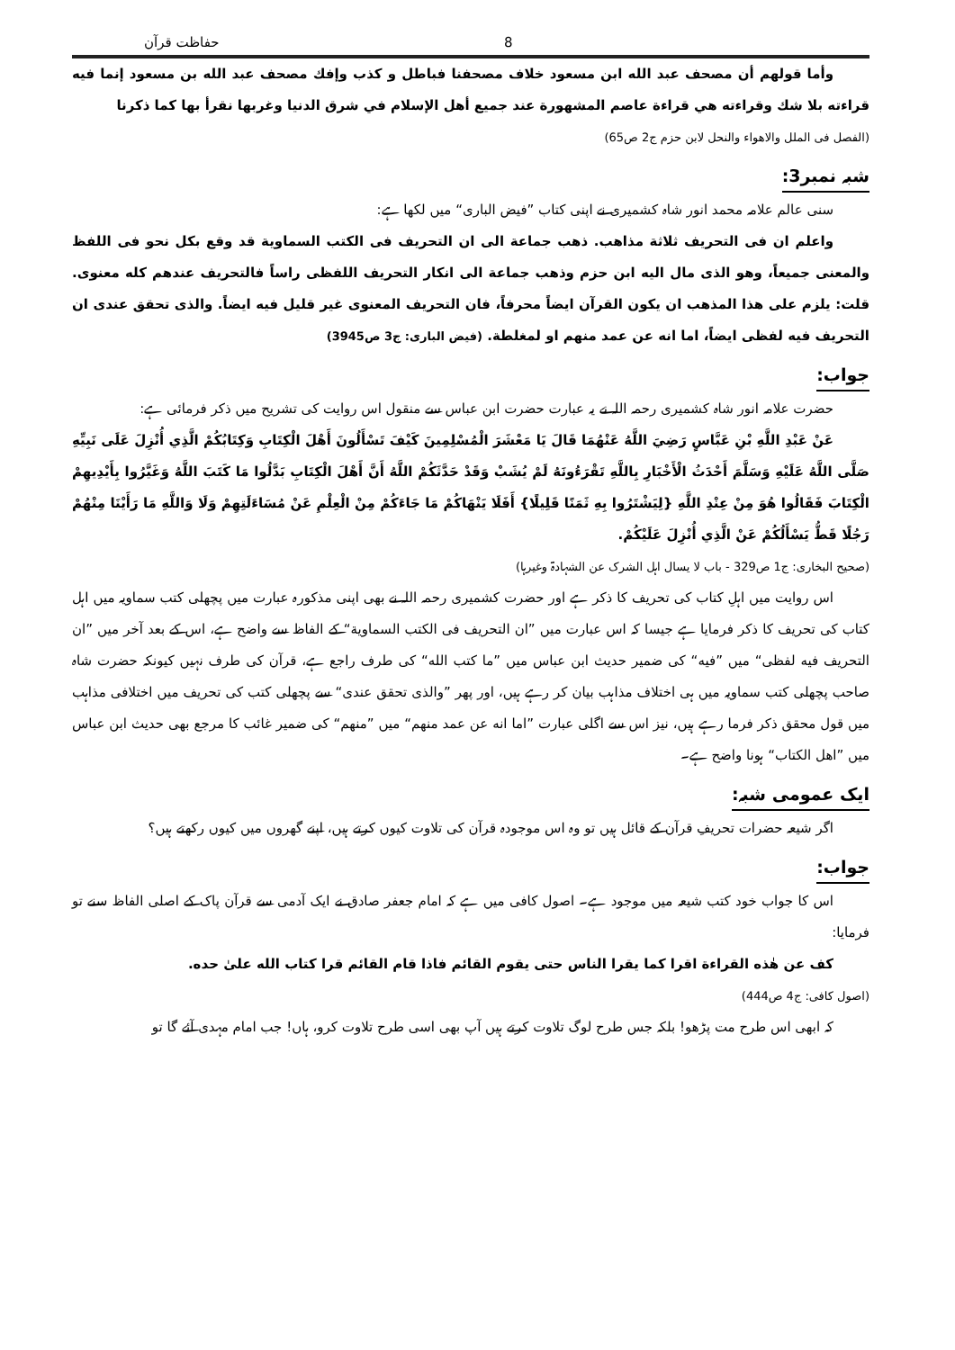حفاظت قرآن 8
وأما قولهم أن مصحف عبد الله ابن مسعود خلاف مصحفنا فباطل و كذب وإفك مصحف عبد الله بن مسعود إنما فيه قراءته بلا شك وقراءته هي قراءة عاصم المشهورة عند جميع أهل الإسلام في شرق الدنيا وغربها نقرأ بها كما ذكرنا
(الفصل فی الملل والاھواء والنحل لابن حزم ج2 ص65)
شبہ نمبر3:
سنی عالم علامہ محمد انور شاہ کشمیری نے اپنی کتاب ”فیض الباری“ میں لکھا ہے:
واعلم ان فی التحریف ثلاثة مذاهب. ذهب جماعة الی ان التحریف فی الکتب السماویة قد وقع بکل نحو فی اللفظ والمعنی جمیعاً، وهو الذی مال الیه ابن حزم وذهب جماعة الی انکار التحریف اللفظی راساً فالتحریف عندهم کله معنوی. قلت: یلزم علی هذا المذهب ان یکون القرآن ایضاً محرفاً، فان التحریف المعنوی غیر قلیل فیه ایضاً. والذی تحقق عندی ان التحریف فیه لفظی ایضاً، اما انه عن عمد منهم او لمغلطة. (فیض الباری: ج3 ص3945)
جواب:
حضرت علامہ انور شاہ کشمیری رحمہ اللہ نے یہ عبارت حضرت ابن عباس سے منقول اس روایت کی تشریح میں ذکر فرمائی ہے:
عَنْ عَبْدِ اللَّهِ بْنِ عَبَّاسٍ رَضِيَ اللَّهُ عَنْهُمَا قَالَ يَا مَعْشَرَ الْمُسْلِمِينَ كَيْفَ تَسْأَلُونَ أَهْلَ الْكِتَابِ وَكِتَابُكُمْ الَّذِي أُنْزِلَ عَلَى نَبِيِّهِ صَلَّى اللَّهُ عَلَيْهِ وَسَلَّمَ أَحْدَثُ الْأَخْبَارِ بِاللَّهِ تَقْرَءُونَهُ لَمْ يُشَبْ وَقَدْ حَدَّثَكُمْ اللَّهُ أَنَّ أَهْلَ الْكِتَابِ بَدَّلُوا مَا كَتَبَ اللَّهُ وَغَيَّرُوا بِأَيْدِيهِمْ الْكِتَابَ فَقَالُوا هُوَ مِنْ عِنْدِ اللَّهِ {لِيَشْتَرُوا بِهِ ثَمَنًا قَلِيلًا} أَفَلَا يَنْهَاكُمْ مَا جَاءَكُمْ مِنْ الْعِلْمِ عَنْ مُسَاءَلَتِهِمْ وَلَا وَاللَّهِ مَا رَأَيْنَا مِنْهُمْ رَجُلًا قَطُّ يَسْأَلُكُمْ عَنْ الَّذِي أُنْزِلَ عَلَيْكُمْ.
(صحیح البخاری: ج1 ص329 - باب لا یسال اہل الشرک عن الشہادۃ وغیرہا)
اس روایت میں اہلِ کتاب کی تحریف کا ذکر ہے اور حضرت کشمیری رحمہ اللہ نے بھی اپنی مذکورہ عبارت میں پچھلی کتب سماویہ میں اہل کتاب کی تحریف کا ذکر فرمایا ہے جیسا کہ اس عبارت میں ”ان التحریف فی الکتب السماویة“ کے الفاظ سے واضح ہے، اس کے بعد آخر میں ”ان التحریف فیه لفظی“ میں ”فیه“ کی ضمیر حدیث ابن عباس میں ”ما کتب الله“ کی طرف راجع ہے، قرآن کی طرف نہیں کیونکہ حضرت شاہ صاحب پچھلی کتب سماویہ میں ہی اختلاف مذاہب بیان کر رہے ہیں، اور پھر ”والذی تحقق عندی“ سے پچھلی کتب کی تحریف میں اختلافی مذاہب میں قول محقق ذکر فرما رہے ہیں، نیز اس سے اگلی عبارت ”اما انه عن عمد منهم“ میں ”منهم“ کی ضمیر غائب کا مرجع بھی حدیث ابن عباس میں ”اهل الکتاب“ ہونا واضح ہے۔
ایک عمومی شبہ:
اگر شیعہ حضرات تحریفِ قرآن کے قائل ہیں تو وہ اس موجودہ قرآن کی تلاوت کیوں کرتے ہیں، اپنے گھروں میں کیوں رکھتے ہیں؟
جواب:
اس کا جواب خود کتب شیعہ میں موجود ہے۔ اصول کافی میں ہے کہ امام جعفر صادق نے ایک آدمی سے قرآن پاک کے اصلی الفاظ سنے تو فرمایا:
کف عن هٰذه القراءة اقرا کما یقرا الناس حتی یقوم القائم فاذا قام القائم قرا کتاب الله علیٰ حده.
(اصول کافی: ج4 ص444)
کہ ابھی اس طرح مت پڑھو! بلکہ جس طرح لوگ تلاوت کرتے ہیں آپ بھی اسی طرح تلاوت کرو، ہاں! جب امام مہدی آئے گا تو